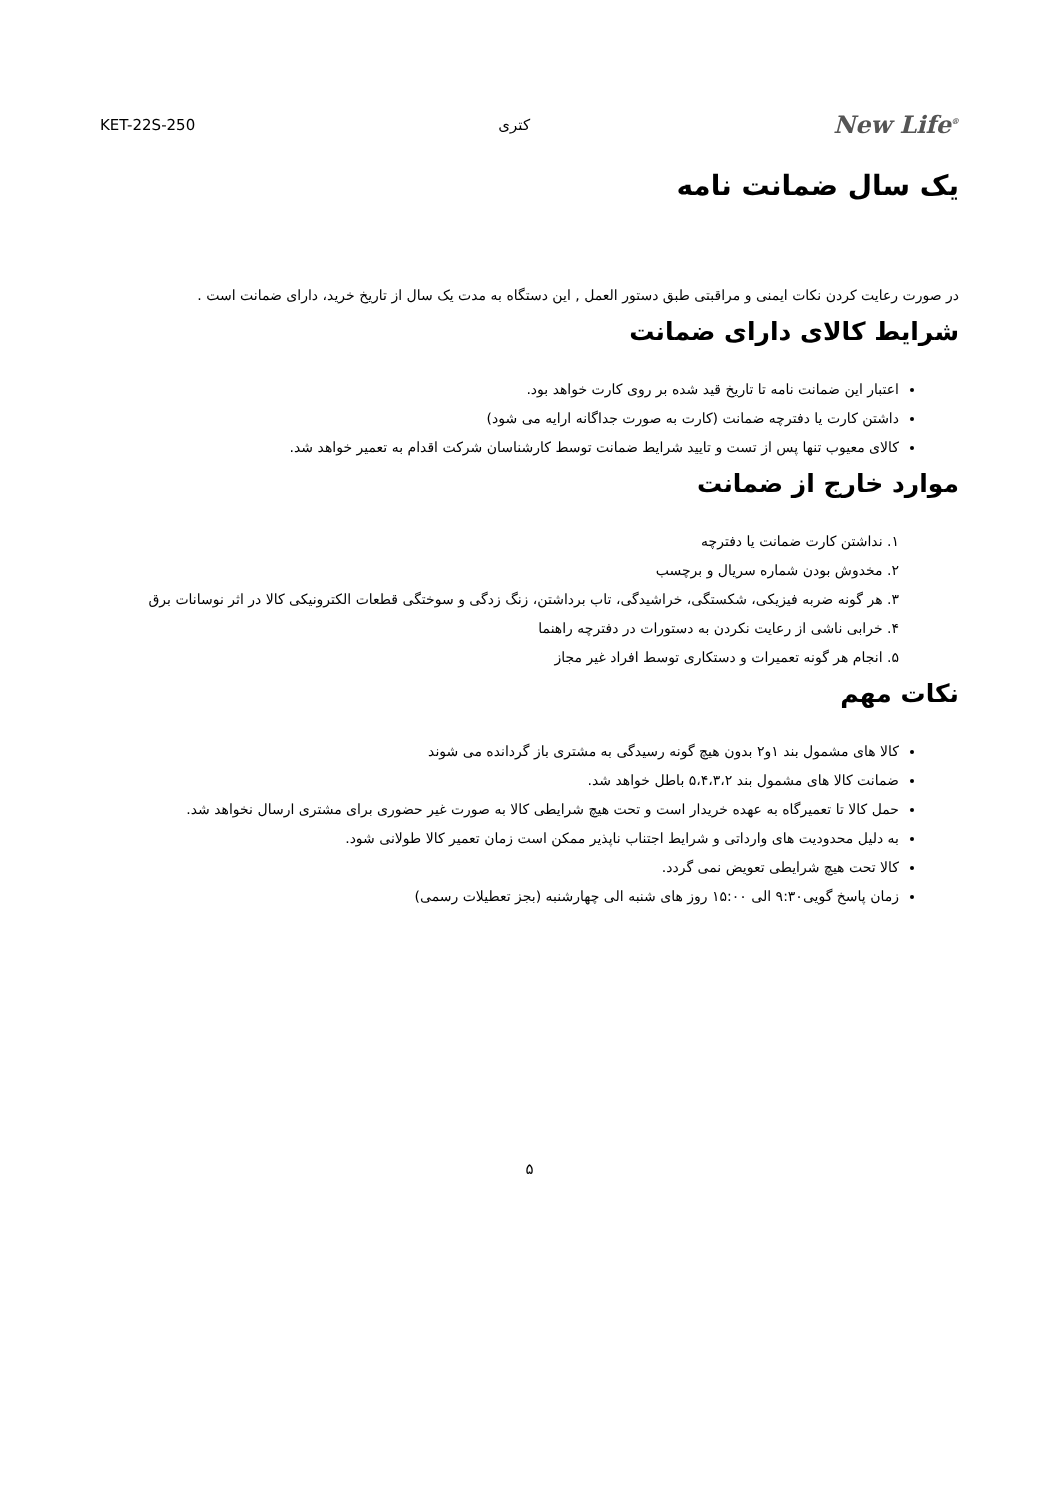New Life<sup>®</sup> کتری KET-22S-250
یک سال ضمانت نامه
در صورت رعایت کردن نکات ایمنی و مراقبتی طبق دستور العمل , این دستگاه به مدت یک سال از تاریخ خرید، دارای ضمانت است .
شرایط کالای دارای ضمانت
اعتبار این ضمانت نامه تا تاریخ قید شده بر روی کارت خواهد بود.
داشتن کارت یا دفترچه ضمانت (کارت به صورت جداگانه ارایه می شود)
کالای معیوب تنها پس از تست و تایید شرایط ضمانت توسط کارشناسان شرکت اقدام به تعمیر خواهد شد.
موارد خارج از ضمانت
۱. نداشتن کارت ضمانت یا دفترچه
۲. مخدوش بودن شماره سریال و برچسب
۳. هر گونه ضربه فیزیکی، شکستگی، خراشیدگی، تاب برداشتن، زنگ زدگی و سوختگی قطعات الکترونیکی کالا در اثر نوسانات برق
۴. خرابی ناشی از رعایت نکردن به دستورات در دفترچه راهنما
۵. انجام هر گونه تعمیرات و دستکاری توسط افراد غیر مجاز
نکات مهم
کالا های مشمول بند ۱و۲ بدون هیچ گونه رسیدگی به مشتری باز گردانده می شوند
ضمانت کالا های مشمول بند ۵،۴،۳،۲ باطل خواهد شد.
حمل کالا تا تعمیرگاه به عهده خریدار است و تحت هیچ شرایطی کالا به صورت غیر حضوری برای مشتری ارسال نخواهد شد.
به دلیل محدودیت های وارداتی و شرایط اجتناب ناپذیر ممکن است زمان تعمیر کالا طولانی شود.
کالا تحت هیچ شرایطی تعویض نمی گردد.
زمان پاسخ گویی۹:۳۰ الی ۱۵:۰۰ روز های شنبه الی چهارشنبه (بجز تعطیلات رسمی)
۵